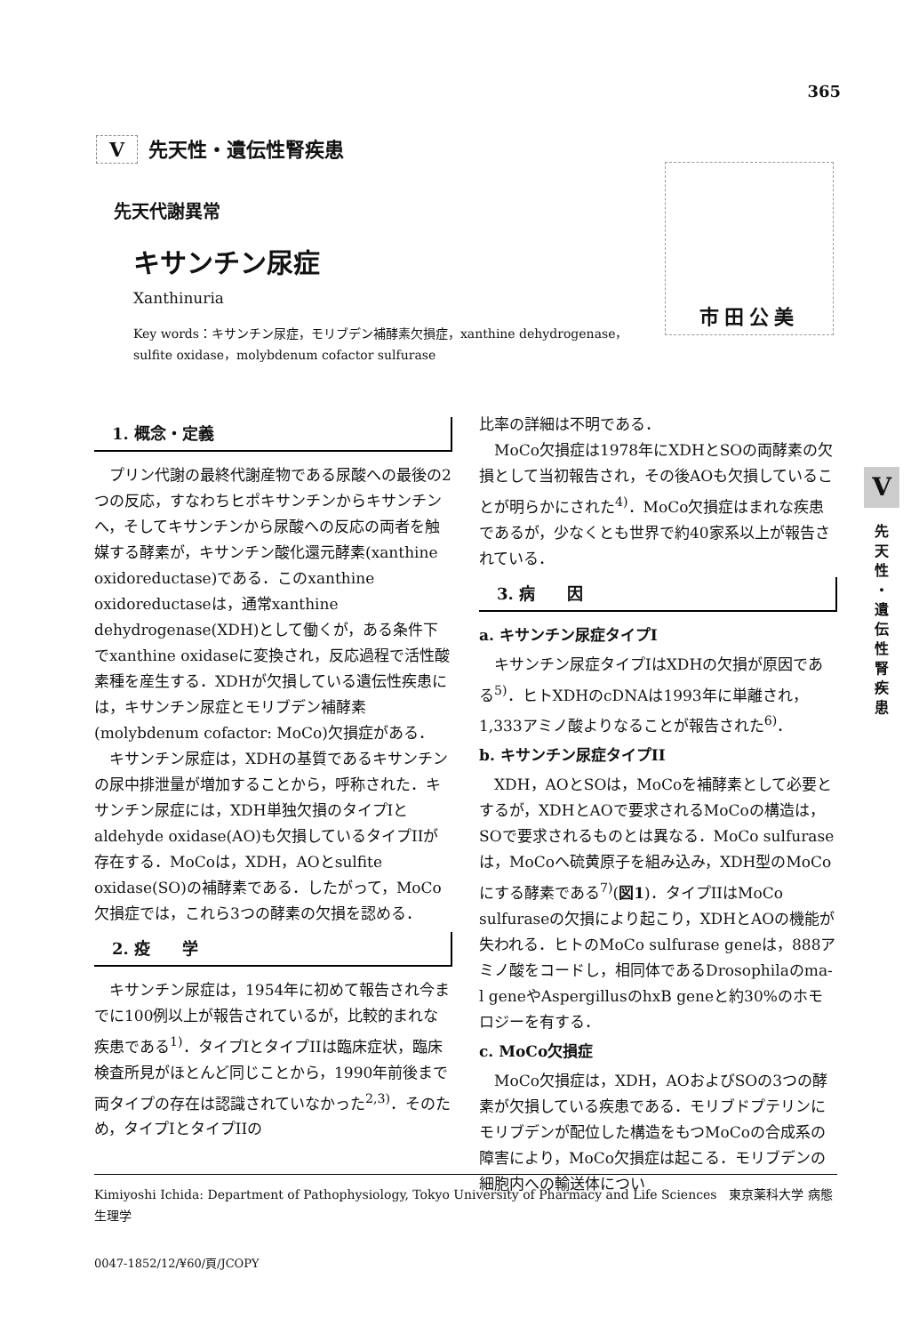365
V先天性・遺伝性腎疾患
先天代謝異常
キサンチン尿症
Xanthinuria
Key words：キサンチン尿症，モリブデン補酵素欠損症，xanthine dehydrogenase，sulfite oxidase，molybdenum cofactor sulfurase
市田公美
1. 概念・定義
プリン代謝の最終代謝産物である尿酸への最後の2つの反応，すなわちヒポキサンチンからキサンチンへ，そしてキサンチンから尿酸への反応の両者を触媒する酵素が，キサンチン酸化還元酵素(xanthine oxidoreductase)である．このxanthine oxidoreductaseは，通常xanthine dehydrogenase(XDH)として働くが，ある条件下でxanthine oxidaseに変換され，反応過程で活性酸素種を産生する．XDHが欠損している遺伝性疾患には，キサンチン尿症とモリブデン補酵素(molybdenum cofactor: MoCo)欠損症がある．
キサンチン尿症は，XDHの基質であるキサンチンの尿中排泄量が増加することから，呼称された．キサンチン尿症には，XDH単独欠損のタイプIとaldehyde oxidase(AO)も欠損しているタイプIIが存在する．MoCoは，XDH，AOとsulfite oxidase(SO)の補酵素である．したがって，MoCo欠損症では，これら3つの酵素の欠損を認める．
2. 疫　　学
キサンチン尿症は，1954年に初めて報告され今までに100例以上が報告されているが，比較的まれな疾患である<sup>1)</sup>．タイプIとタイプIIは臨床症状，臨床検査所見がほとんど同じことから，1990年前後まで両タイプの存在は認識されていなかった<sup>2,3)</sup>．そのため，タイプIとタイプIIの
比率の詳細は不明である．
MoCo欠損症は1978年にXDHとSOの両酵素の欠損として当初報告され，その後AOも欠損していることが明らかにされた<sup>4)</sup>．MoCo欠損症はまれな疾患であるが，少なくとも世界で約40家系以上が報告されている．
3. 病　　因
a. キサンチン尿症タイプI
キサンチン尿症タイプIはXDHの欠損が原因である<sup>5)</sup>．ヒトXDHのcDNAは1993年に単離され，1,333アミノ酸よりなることが報告された<sup>6)</sup>．
b. キサンチン尿症タイプII
XDH，AOとSOは，MoCoを補酵素として必要とするが，XDHとAOで要求されるMoCoの構造は，SOで要求されるものとは異なる．MoCo sulfuraseは，MoCoへ硫黄原子を組み込み，XDH型のMoCoにする酵素である<sup>7)</sup>(図1)．タイプIIはMoCo sulfuraseの欠損により起こり，XDHとAOの機能が失われる．ヒトのMoCo sulfurase geneは，888アミノ酸をコードし，相同体であるDrosophilaのma-l geneやAspergillusのhxB geneと約30%のホモロジーを有する．
c. MoCo欠損症
MoCo欠損症は，XDH，AOおよびSOの3つの酵素が欠損している疾患である．モリブドプテリンにモリブデンが配位した構造をもつMoCoの合成系の障害により，MoCo欠損症は起こる．モリブデンの細胞内への輸送体につい
V
先
天
性
・
遺
伝
性
腎
疾
患
Kimiyoshi Ichida: Department of Pathophysiology, Tokyo University of Pharmacy and Life Sciences　東京薬科大学 病態生理学
0047-1852/12/¥60/頁/JCOPY